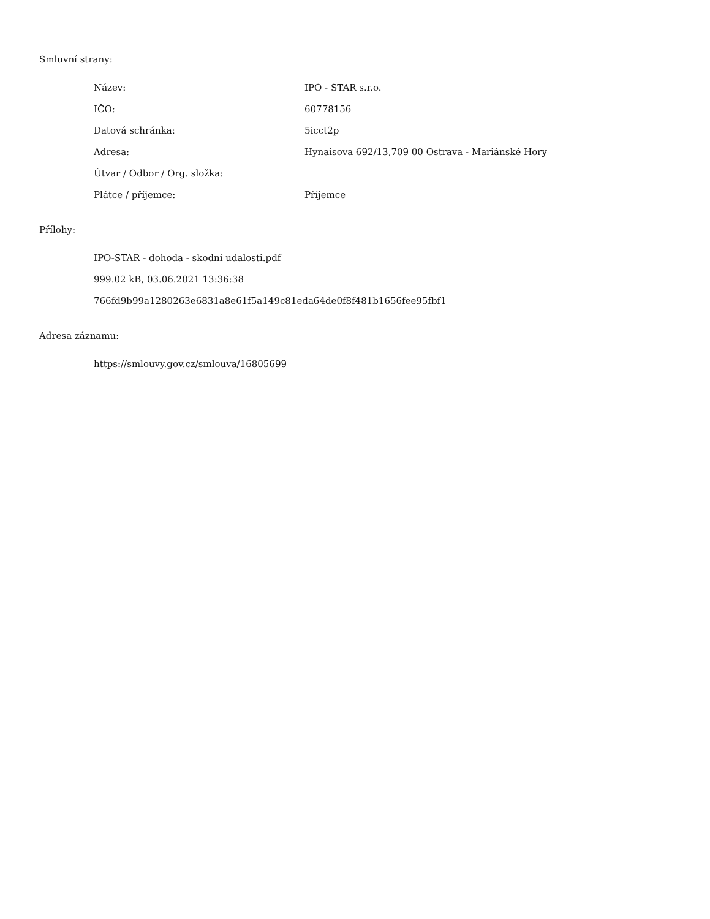Smluvní strany:
| Název: | IPO - STAR s.r.o. |
| IČO: | 60778156 |
| Datová schránka: | 5icct2p |
| Adresa: | Hynaisova 692/13,709 00 Ostrava - Mariánské Hory |
| Útvar / Odbor / Org. složka: | |
| Plátce / příjemce: | Příjemce |
Přílohy:
IPO-STAR - dohoda - skodni udalosti.pdf
999.02 kB, 03.06.2021 13:36:38
766fd9b99a1280263e6831a8e61f5a149c81eda64de0f8f481b1656fee95fbf1
Adresa záznamu:
https://smlouvy.gov.cz/smlouva/16805699